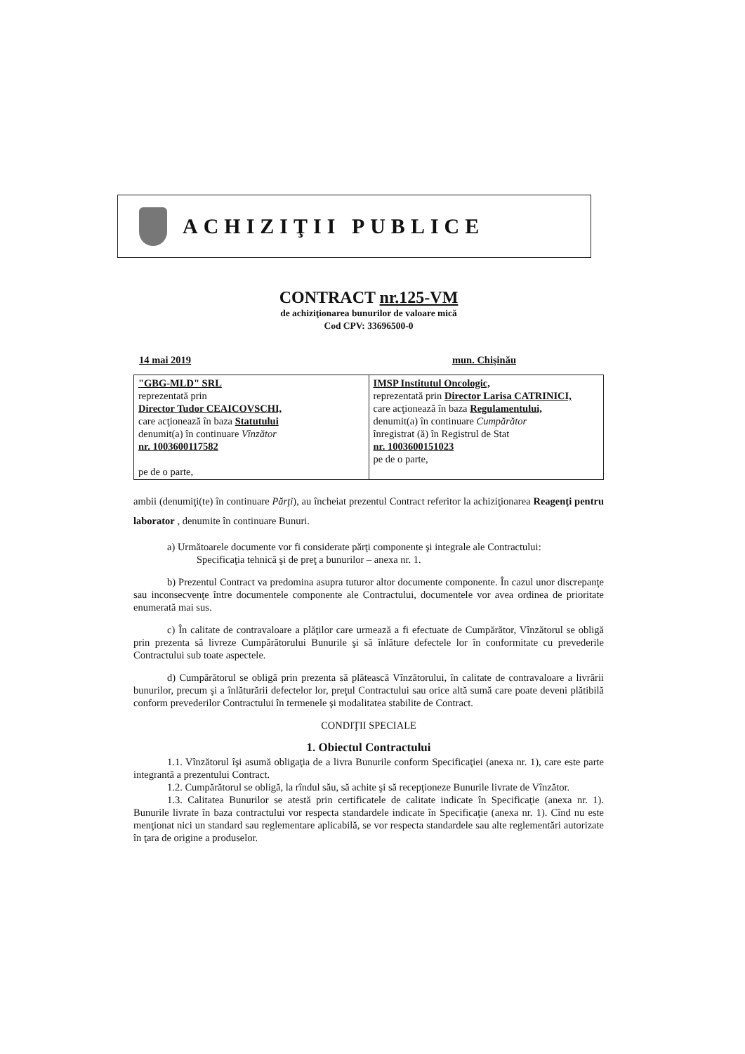ACHIZIŢII PUBLICE
CONTRACT nr.125-VM
de achiziţionarea bunurilor de valoare mică
Cod CPV: 33696500-0
14 mai 2019 mun. Chişinău
| "GBG-MLD" SRL reprezentată prin Director Tudor CEAICOVSCHI, care acţionează în baza Statutului denumit(a) în continuare Vînzător nr. 1003600117582 pe de o parte, | IMSP Institutul Oncologic, reprezentată prin Director Larisa CATRINICI, care acţionează în baza Regulamentului, denumit(a) în continuare Cumpărător înregistrat (ă) în Registrul de Stat nr. 1003600151023 pe de o parte, |
ambii (denumiţi(te) în continuare Părţi), au încheiat prezentul Contract referitor la achiziţionarea Reagenţi pentru laborator , denumite în continuare Bunuri.
a) Următoarele documente vor fi considerate părţi componente şi integrale ale Contractului:
Specificaţia tehnică şi de preţ a bunurilor – anexa nr. 1.
b) Prezentul Contract va predomina asupra tuturor altor documente componente. În cazul unor discrepanţe sau inconsecvenţe între documentele componente ale Contractului, documentele vor avea ordinea de prioritate enumerată mai sus.
c) În calitate de contravaloare a plăţilor care urmează a fi efectuate de Cumpărător, Vînzătorul se obligă prin prezenta să livreze Cumpărătorului Bunurile şi să înlăture defectele lor în conformitate cu prevederile Contractului sub toate aspectele.
d) Cumpărătorul se obligă prin prezenta să plătească Vînzătorului, în calitate de contravaloare a livrării bunurilor, precum şi a înlăturării defectelor lor, preţul Contractului sau orice altă sumă care poate deveni plătibilă conform prevederilor Contractului în termenele şi modalitatea stabilite de Contract.
CONDIŢII SPECIALE
1. Obiectul Contractului
1.1. Vînzătorul îşi asumă obligaţia de a livra Bunurile conform Specificaţiei (anexa nr. 1), care este parte integrantă a prezentului Contract.
1.2. Cumpărătorul se obligă, la rîndul său, să achite şi să recepţioneze Bunurile livrate de Vînzător.
1.3. Calitatea Bunurilor se atestă prin certificatele de calitate indicate în Specificaţie (anexa nr. 1). Bunurile livrate în baza contractului vor respecta standardele indicate în Specificaţie (anexa nr. 1). Cînd nu este menţionat nici un standard sau reglementare aplicabilă, se vor respecta standardele sau alte reglementări autorizate în ţara de origine a produselor.